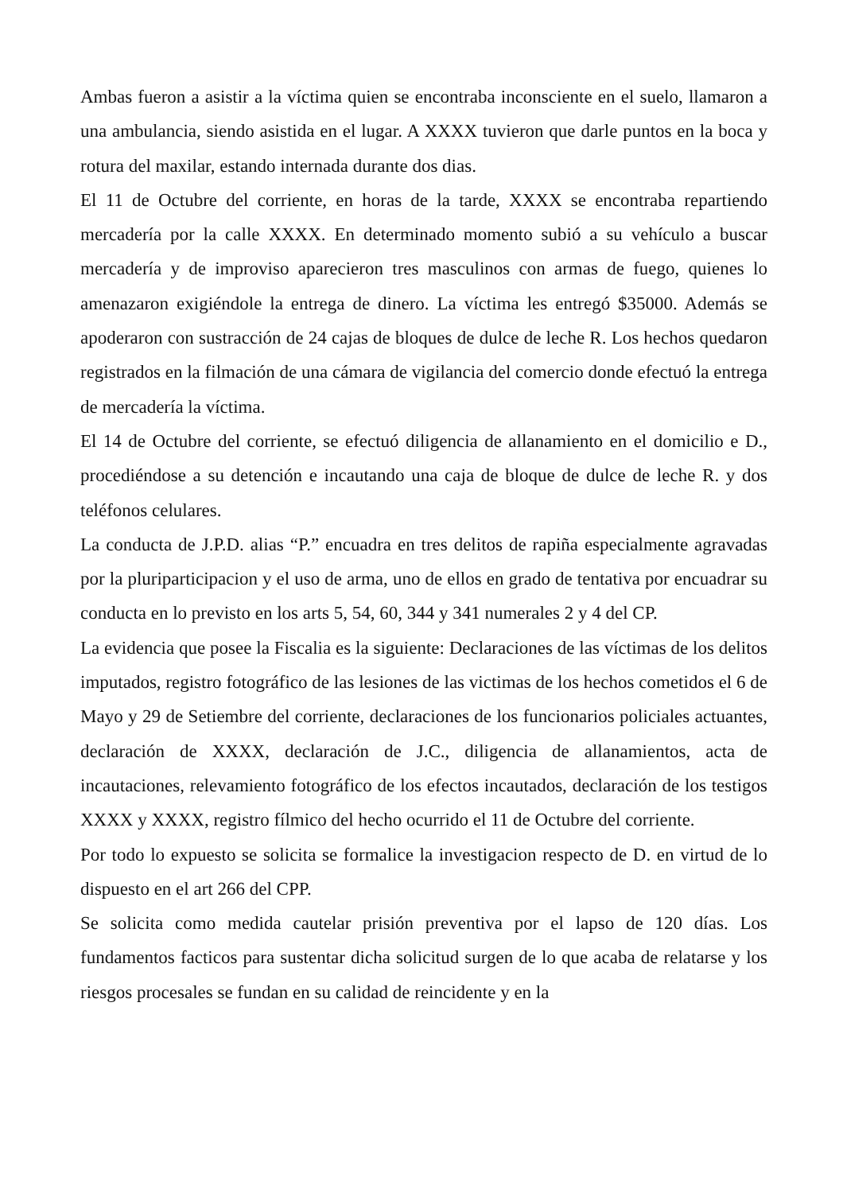Ambas fueron a asistir a la víctima quien se encontraba inconsciente en el suelo, llamaron a una ambulancia, siendo asistida en el lugar. A XXXX tuvieron que darle puntos en la boca y rotura del maxilar, estando internada durante dos dias.
El 11 de Octubre del corriente, en horas de la tarde, XXXX se encontraba repartiendo mercadería por la calle XXXX. En determinado momento subió a su vehículo a buscar mercadería y de improviso aparecieron tres masculinos con armas de fuego, quienes lo amenazaron exigiéndole la entrega de dinero. La víctima les entregó $35000. Además se apoderaron con sustracción de 24 cajas de bloques de dulce de leche R. Los hechos quedaron registrados en la filmación de una cámara de vigilancia del comercio donde efectuó la entrega de mercadería la víctima.
El 14 de Octubre del corriente, se efectuó diligencia de allanamiento en el domicilio e D., procediéndose a su detención e incautando una caja de bloque de dulce de leche R. y dos teléfonos celulares.
La conducta de J.P.D. alias “P.” encuadra en tres delitos de rapiña especialmente agravadas por la pluriparticipacion y el uso de arma, uno de ellos en grado de tentativa por encuadrar su conducta en lo previsto en los arts 5, 54, 60, 344 y 341 numerales 2 y 4 del CP.
La evidencia que posee la Fiscalia es la siguiente: Declaraciones de las víctimas de los delitos imputados, registro fotográfico de las lesiones de las victimas de los hechos cometidos el 6 de Mayo y 29 de Setiembre del corriente, declaraciones de los funcionarios policiales actuantes, declaración de XXXX, declaración de J.C., diligencia de allanamientos, acta de incautaciones, relevamiento fotográfico de los efectos incautados, declaración de los testigos XXXX y XXXX, registro fílmico del hecho ocurrido el 11 de Octubre del corriente.
Por todo lo expuesto se solicita se formalice la investigacion respecto de D. en virtud de lo dispuesto en el art 266 del CPP.
Se solicita como medida cautelar prisión preventiva por el lapso de 120 días. Los fundamentos facticos para sustentar dicha solicitud surgen de lo que acaba de relatarse y los riesgos procesales se fundan en su calidad de reincidente y en la